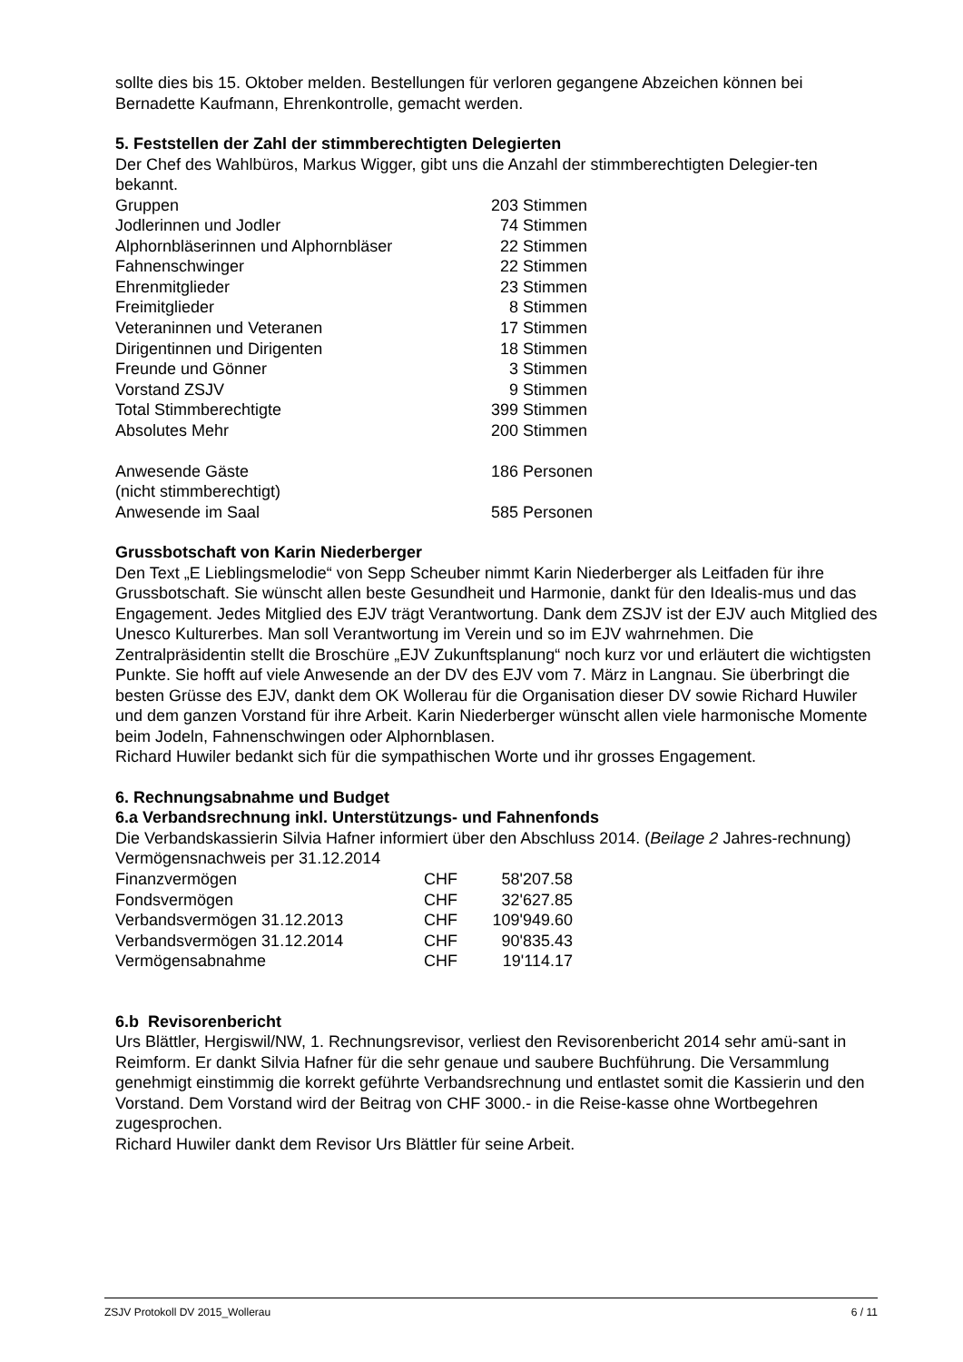sollte dies bis 15. Oktober melden. Bestellungen für verloren gegangene Abzeichen können bei Bernadette Kaufmann, Ehrenkontrolle, gemacht werden.
5. Feststellen der Zahl der stimmberechtigten Delegierten
Der Chef des Wahlbüros, Markus Wigger, gibt uns die Anzahl der stimmberechtigten Delegier-ten bekannt.
| Gruppen | 203 | Stimmen |
| Jodlerinnen und Jodler | 74 | Stimmen |
| Alphornbläserinnen und Alphornbläser | 22 | Stimmen |
| Fahnenschwinger | 22 | Stimmen |
| Ehrenmitglieder | 23 | Stimmen |
| Freimitglieder | 8 | Stimmen |
| Veteraninnen und Veteranen | 17 | Stimmen |
| Dirigentinnen und Dirigenten | 18 | Stimmen |
| Freunde und Gönner | 3 | Stimmen |
| Vorstand ZSJV | 9 | Stimmen |
| Total Stimmberechtigte | 399 | Stimmen |
| Absolutes Mehr | 200 | Stimmen |
| Anwesende Gäste (nicht stimmberechtigt) | 186 | Personen |
| Anwesende im Saal | 585 | Personen |
Grussbotschaft von Karin Niederberger
Den Text „E Lieblingsmelodie“ von Sepp Scheuber nimmt Karin Niederberger als Leitfaden für ihre Grussbotschaft. Sie wünscht allen beste Gesundheit und Harmonie, dankt für den Idealis-mus und das Engagement. Jedes Mitglied des EJV trägt Verantwortung. Dank dem ZSJV ist der EJV auch Mitglied des Unesco Kulturerbes. Man soll Verantwortung im Verein und so im EJV wahrnehmen. Die Zentralpräsidentin stellt die Broschüre „EJV Zukunftsplanung“ noch kurz vor und erläutert die wichtigsten Punkte. Sie hofft auf viele Anwesende an der DV des EJV vom 7. März in Langnau. Sie überbringt die besten Grüsse des EJV, dankt dem OK Wollerau für die Organisation dieser DV sowie Richard Huwiler und dem ganzen Vorstand für ihre Arbeit. Karin Niederberger wünscht allen viele harmonische Momente beim Jodeln, Fahnenschwingen oder Alphornblasen.
Richard Huwiler bedankt sich für die sympathischen Worte und ihr grosses Engagement.
6. Rechnungsabnahme und Budget
6.a Verbandsrechnung inkl. Unterstützungs- und Fahnenfonds
Die Verbandskassierin Silvia Hafner informiert über den Abschluss 2014. (Beilage 2 Jahres-rechnung)
Vermögensnachweis per 31.12.2014
| Finanzvermögen | CHF | 58'207.58 |
| Fondsvermögen | CHF | 32'627.85 |
| Verbandsvermögen 31.12.2013 | CHF | 109'949.60 |
| Verbandsvermögen 31.12.2014 | CHF | 90'835.43 |
| Vermögensabnahme | CHF | 19'114.17 |
6.b Revisorenbericht
Urs Blättler, Hergiswil/NW, 1. Rechnungsrevisor, verliest den Revisorenbericht 2014 sehr amü-sant in Reimform. Er dankt Silvia Hafner für die sehr genaue und saubere Buchführung. Die Versammlung genehmigt einstimmig die korrekt geführte Verbandsrechnung und entlastet somit die Kassierin und den Vorstand. Dem Vorstand wird der Beitrag von CHF 3000.- in die Reise-kasse ohne Wortbegehren zugesprochen.
Richard Huwiler dankt dem Revisor Urs Blättler für seine Arbeit.
ZSJV Protokoll DV 2015_Wollerau 6 / 11